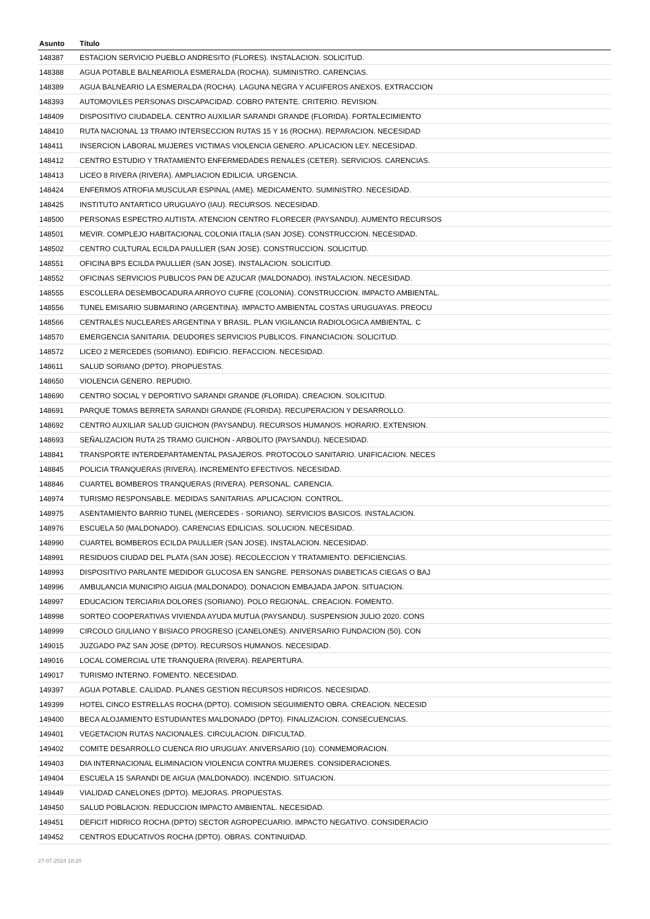| Asunto | Título |
| --- | --- |
| 148387 | ESTACION SERVICIO PUEBLO ANDRESITO (FLORES). INSTALACION. SOLICITUD. |
| 148388 | AGUA POTABLE BALNEARIOLA ESMERALDA (ROCHA). SUMINISTRO. CARENCIAS. |
| 148389 | AGUA BALNEARIO LA ESMERALDA (ROCHA). LAGUNA NEGRA Y ACUIFEROS ANEXOS. EXTRACCION |
| 148393 | AUTOMOVILES PERSONAS DISCAPACIDAD. COBRO PATENTE. CRITERIO. REVISION. |
| 148409 | DISPOSITIVO CIUDADELA. CENTRO AUXILIAR SARANDI GRANDE (FLORIDA). FORTALECIMIENTO |
| 148410 | RUTA NACIONAL 13 TRAMO INTERSECCION RUTAS 15 Y 16 (ROCHA). REPARACION. NECESIDAD |
| 148411 | INSERCION LABORAL MUJERES VICTIMAS VIOLENCIA GENERO. APLICACION LEY. NECESIDAD. |
| 148412 | CENTRO ESTUDIO Y TRATAMIENTO ENFERMEDADES RENALES (CETER). SERVICIOS. CARENCIAS. |
| 148413 | LICEO 8 RIVERA (RIVERA). AMPLIACION EDILICIA. URGENCIA. |
| 148424 | ENFERMOS ATROFIA MUSCULAR ESPINAL (AME). MEDICAMENTO. SUMINISTRO. NECESIDAD. |
| 148425 | INSTITUTO ANTARTICO URUGUAYO (IAU). RECURSOS. NECESIDAD. |
| 148500 | PERSONAS ESPECTRO AUTISTA. ATENCION CENTRO FLORECER (PAYSANDU). AUMENTO RECURSOS |
| 148501 | MEVIR. COMPLEJO HABITACIONAL COLONIA ITALIA (SAN JOSE). CONSTRUCCION. NECESIDAD. |
| 148502 | CENTRO CULTURAL ECILDA PAULLIER (SAN JOSE). CONSTRUCCION. SOLICITUD. |
| 148551 | OFICINA BPS ECILDA PAULLIER (SAN JOSE). INSTALACION. SOLICITUD. |
| 148552 | OFICINAS SERVICIOS PUBLICOS PAN DE AZUCAR (MALDONADO). INSTALACION. NECESIDAD. |
| 148555 | ESCOLLERA DESEMBOCADURA ARROYO CUFRE (COLONIA). CONSTRUCCION. IMPACTO AMBIENTAL. |
| 148556 | TUNEL EMISARIO SUBMARINO (ARGENTINA). IMPACTO AMBIENTAL COSTAS URUGUAYAS. PREOCU |
| 148566 | CENTRALES NUCLEARES ARGENTINA Y BRASIL. PLAN VIGILANCIA RADIOLOGICA AMBIENTAL. C |
| 148570 | EMERGENCIA SANITARIA. DEUDORES SERVICIOS PUBLICOS. FINANCIACION. SOLICITUD. |
| 148572 | LICEO 2 MERCEDES (SORIANO). EDIFICIO. REFACCION. NECESIDAD. |
| 148611 | SALUD SORIANO (DPTO). PROPUESTAS. |
| 148650 | VIOLENCIA GENERO. REPUDIO. |
| 148690 | CENTRO SOCIAL Y DEPORTIVO SARANDI GRANDE (FLORIDA). CREACION. SOLICITUD. |
| 148691 | PARQUE TOMAS BERRETA SARANDI GRANDE (FLORIDA). RECUPERACION Y DESARROLLO. |
| 148692 | CENTRO AUXILIAR SALUD GUICHON (PAYSANDU). RECURSOS HUMANOS. HORARIO. EXTENSION. |
| 148693 | SEÑALIZACION RUTA 25 TRAMO GUICHON - ARBOLITO (PAYSANDU). NECESIDAD. |
| 148841 | TRANSPORTE INTERDEPARTAMENTAL PASAJEROS. PROTOCOLO SANITARIO. UNIFICACION. NECES |
| 148845 | POLICIA TRANQUERAS (RIVERA). INCREMENTO EFECTIVOS. NECESIDAD. |
| 148846 | CUARTEL BOMBEROS TRANQUERAS (RIVERA). PERSONAL. CARENCIA. |
| 148974 | TURISMO RESPONSABLE. MEDIDAS SANITARIAS. APLICACION. CONTROL. |
| 148975 | ASENTAMIENTO BARRIO TUNEL (MERCEDES - SORIANO). SERVICIOS BASICOS. INSTALACION. |
| 148976 | ESCUELA 50 (MALDONADO). CARENCIAS EDILICIAS. SOLUCION. NECESIDAD. |
| 148990 | CUARTEL BOMBEROS ECILDA PAULLIER (SAN JOSE). INSTALACION. NECESIDAD. |
| 148991 | RESIDUOS CIUDAD DEL PLATA (SAN JOSE). RECOLECCION Y TRATAMIENTO. DEFICIENCIAS. |
| 148993 | DISPOSITIVO PARLANTE MEDIDOR GLUCOSA EN SANGRE. PERSONAS DIABETICAS CIEGAS O BAJ |
| 148996 | AMBULANCIA MUNICIPIO AIGUA (MALDONADO). DONACION EMBAJADA JAPON. SITUACION. |
| 148997 | EDUCACION TERCIARIA DOLORES (SORIANO). POLO REGIONAL. CREACION. FOMENTO. |
| 148998 | SORTEO COOPERATIVAS VIVIENDA AYUDA MUTUA (PAYSANDU). SUSPENSION JULIO 2020. CONS |
| 148999 | CIRCOLO GIULIANO Y BISIACO PROGRESO (CANELONES). ANIVERSARIO FUNDACION (50). CON |
| 149015 | JUZGADO PAZ SAN JOSE (DPTO). RECURSOS HUMANOS. NECESIDAD. |
| 149016 | LOCAL COMERCIAL UTE TRANQUERA (RIVERA). REAPERTURA. |
| 149017 | TURISMO INTERNO. FOMENTO. NECESIDAD. |
| 149397 | AGUA POTABLE. CALIDAD. PLANES GESTION RECURSOS HIDRICOS. NECESIDAD. |
| 149399 | HOTEL CINCO ESTRELLAS ROCHA (DPTO). COMISION SEGUIMIENTO OBRA. CREACION. NECESID |
| 149400 | BECA ALOJAMIENTO ESTUDIANTES MALDONADO (DPTO). FINALIZACION. CONSECUENCIAS. |
| 149401 | VEGETACION RUTAS NACIONALES. CIRCULACION. DIFICULTAD. |
| 149402 | COMITE DESARROLLO CUENCA RIO URUGUAY. ANIVERSARIO (10). CONMEMORACION. |
| 149403 | DIA INTERNACIONAL ELIMINACION VIOLENCIA CONTRA MUJERES. CONSIDERACIONES. |
| 149404 | ESCUELA 15 SARANDI DE AIGUA (MALDONADO). INCENDIO. SITUACION. |
| 149449 | VIALIDAD CANELONES (DPTO). MEJORAS. PROPUESTAS. |
| 149450 | SALUD POBLACION. REDUCCION IMPACTO AMBIENTAL. NECESIDAD. |
| 149451 | DEFICIT HIDRICO ROCHA (DPTO) SECTOR AGROPECUARIO. IMPACTO NEGATIVO. CONSIDERACIO |
| 149452 | CENTROS EDUCATIVOS ROCHA (DPTO). OBRAS. CONTINUIDAD. |
27-07-2024 18:20